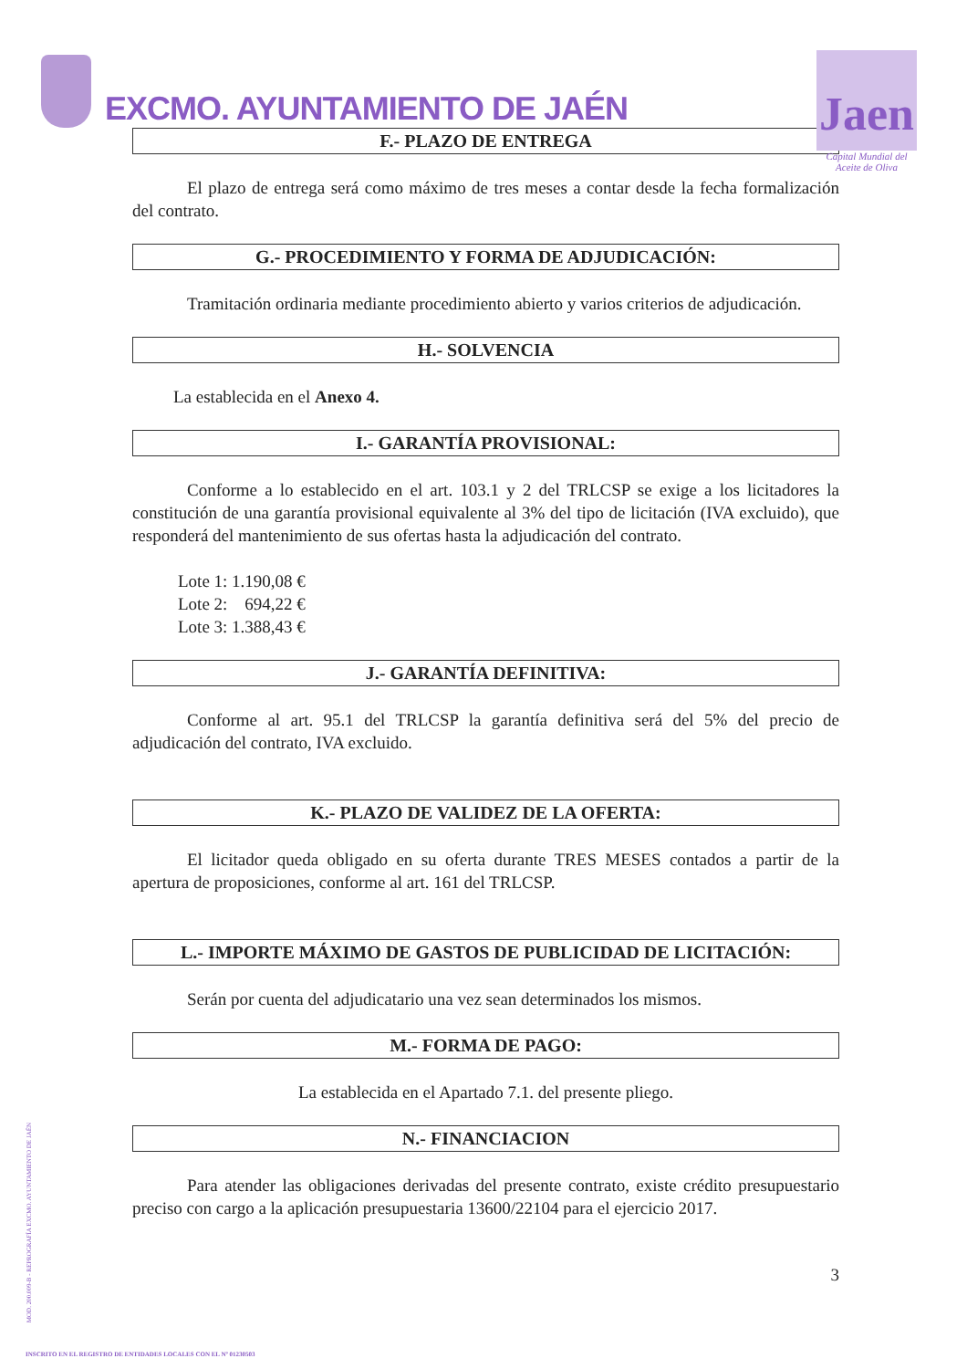EXCMO. AYUNTAMIENTO DE JAÉN
Jaen
Capital Mundial del Aceite de Oliva
F.- PLAZO DE ENTREGA
El plazo de entrega será como máximo de tres meses a contar desde la fecha formalización del contrato.
G.- PROCEDIMIENTO Y FORMA DE ADJUDICACIÓN:
Tramitación ordinaria mediante procedimiento abierto y varios criterios de adjudicación.
H.- SOLVENCIA
La establecida en el Anexo 4.
I.- GARANTÍA PROVISIONAL:
Conforme a lo establecido en el art. 103.1 y 2 del TRLCSP se exige a los licitadores la constitución de una garantía provisional equivalente al 3% del tipo de licitación (IVA excluido), que responderá del mantenimiento de sus ofertas hasta la adjudicación del contrato.
Lote 1: 1.190,08 €
Lote 2: 694,22 €
Lote 3: 1.388,43 €
J.- GARANTÍA DEFINITIVA:
Conforme al art. 95.1 del TRLCSP la garantía definitiva será del 5% del precio de adjudicación del contrato, IVA excluido.
K.- PLAZO DE VALIDEZ DE LA OFERTA:
El licitador queda obligado en su oferta durante TRES MESES contados a partir de la apertura de proposiciones, conforme al art. 161 del TRLCSP.
L.- IMPORTE MÁXIMO DE GASTOS DE PUBLICIDAD DE LICITACIÓN:
Serán por cuenta del adjudicatario una vez sean determinados los mismos.
M.- FORMA DE PAGO:
La establecida en el Apartado 7.1. del presente pliego.
N.- FINANCIACION
Para atender las obligaciones derivadas del presente contrato, existe crédito presupuestario preciso con cargo a la aplicación presupuestaria 13600/22104 para el ejercicio 2017.
3
MOD. 200.009-B - REPROGRAFÍA EXCMO. AYUNTAMIENTO DE JAÉN
INSCRITO EN EL REGISTRO DE ENTIDADES LOCALES CON EL Nº 01230503